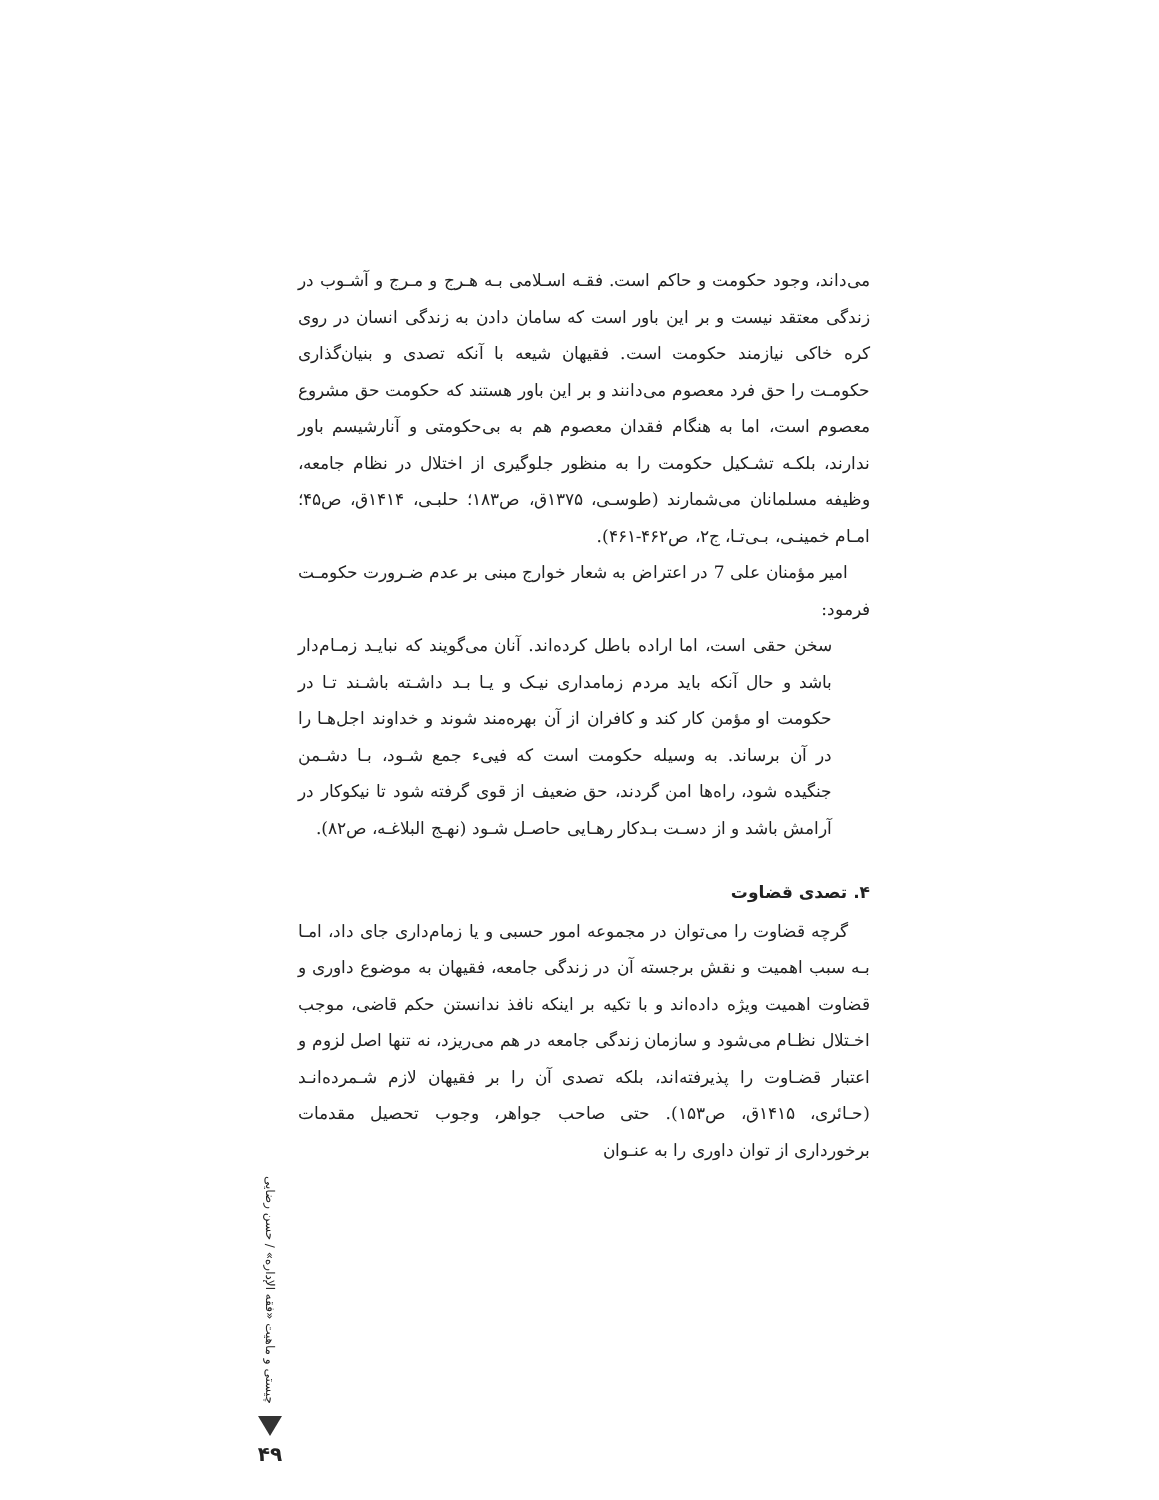می‌داند، وجود حکومت و حاکم است. فقـه اسـلامی بـه هـرج و مـرج و آشـوب در زندگی معتقد نیست و بر این باور است که سامان دادن به زندگی انسان در روی کره خاکی نیازمند حکومت است. فقیهان شیعه با آنکه تصدی و بنیان‌گذاری حکومـت را حق فرد معصوم می‌دانند و بر این باور هستند که حکومت حق مشروع معصوم است، اما به هنگام فقدان معصوم هم به بی‌حکومتی و آنارشیسم باور ندارند، بلکـه تشـکیل حکومت را به منظور جلوگیری از اختلال در نظام جامعه، وظیفه مسلمانان می‌شمارند (طوسـی، ۱۳۷۵ق، ص۱۸۳؛ حلبـی، ۱۴۱۴ق، ص۴۵؛ امـام خمینـی، بـی‌تـا، ج۲، ص۴۶۲-۴۶۱).
امیر مؤمنان علی 7 در اعتراض به شعار خوارج مبنی بر عدم ضـرورت حکومـت فرمود:
سخن حقی است، اما اراده باطل کرده‌اند. آنان می‌گویند که نبایـد زمـام‌دار باشد و حال آنکه باید مردم زمامداری نیـک و یـا بـد داشـته باشـند تـا در حکومت او مؤمن کار کند و کافران از آن بهره‌مند شوند و خداوند اجل‌هـا را در آن برساند. به وسیله حکومت است که فییء جمع شـود، بـا دشـمن جنگیده شود، راه‌ها امن گردند، حق ضعیف از قوی گرفته شود تا نیکوکار در آرامش باشد و از دسـت بـدکار رهـایی حاصـل شـود (نهـج البلاغـه، ص۸۲).
۴. تصدی قضاوت
گرچه قضاوت را می‌توان در مجموعه امور حسبی و یا زمام‌داری جای داد، امـا بـه سبب اهمیت و نقش برجسته آن در زندگی جامعه، فقیهان به موضوع داوری و قضاوت اهمیت ویژه داده‌اند و با تکیه بر اینکه نافذ ندانستن حکم قاضی، موجب اخـتلال نظـام می‌شود و سازمان زندگی جامعه در هم می‌ریزد، نه تنها اصل لزوم و اعتبار قضـاوت را پذیرفته‌اند، بلکه تصدی آن را بر فقیهان لازم شـمرده‌انـد (حـائری، ۱۴۱۵ق، ص۱۵۳). حتی صاحب جواهر، وجوب تحصیل مقدمات برخورداری از توان داوری را به عنـوان
چیستی و ماهیت «فقه الإداره» / حسن رضایی
۴۹